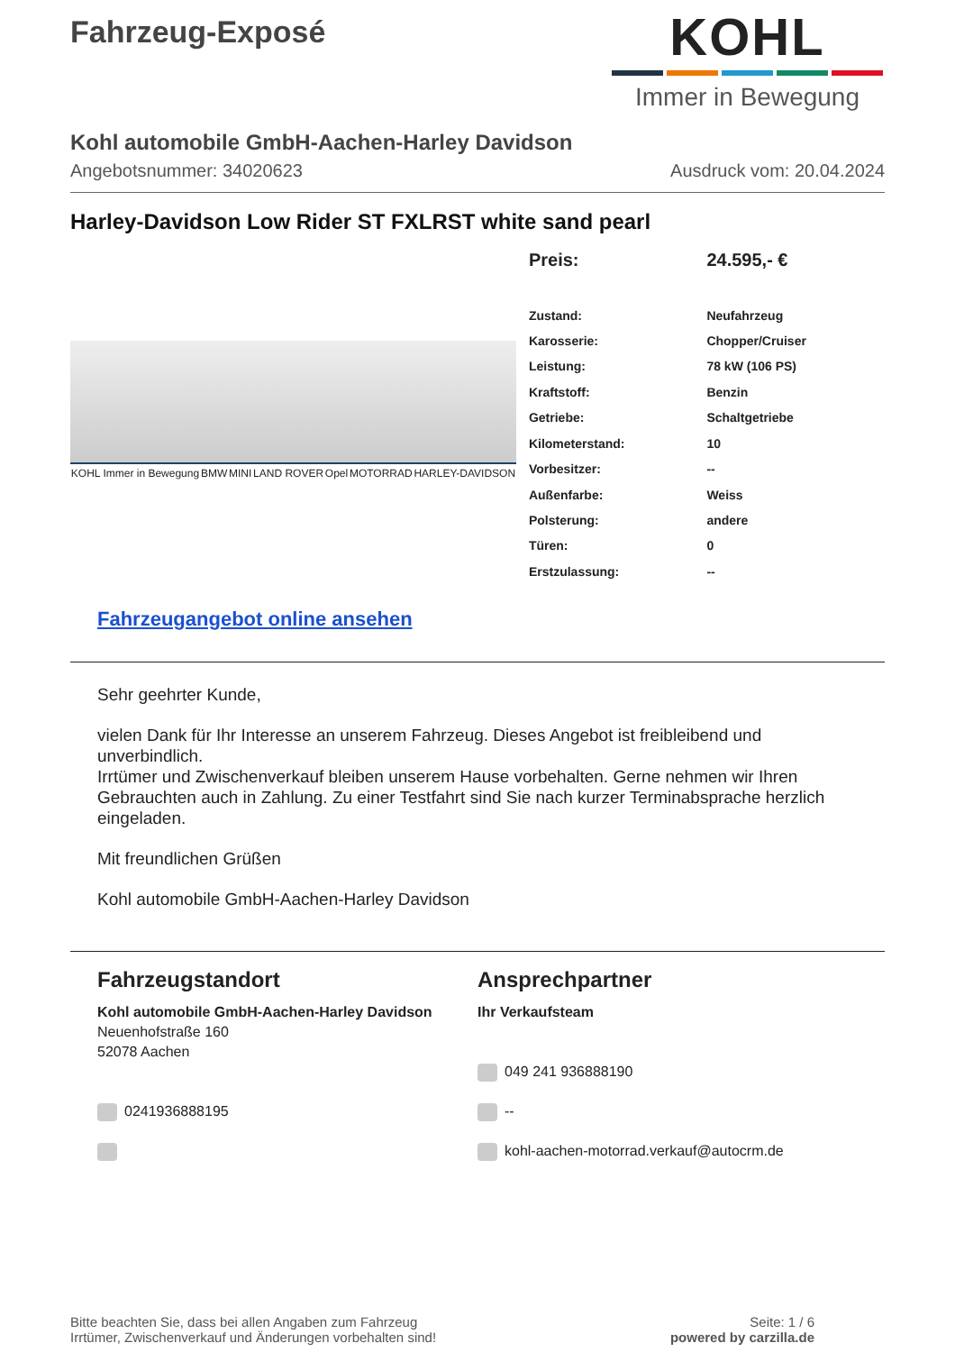Fahrzeug-Exposé
KOHL
Immer in Bewegung
Kohl automobile GmbH-Aachen-Harley Davidson
Angebotsnummer: 34020623 Ausdruck vom: 20.04.2024
Harley-Davidson Low Rider ST FXLRST white sand pearl
KOHL Immer in Bewegung BMW MINI LAND ROVER Opel MOTORRAD HARLEY-DAVIDSON
| Preis: | 24.595,- € |
| Zustand: | Neufahrzeug |
| Karosserie: | Chopper/Cruiser |
| Leistung: | 78 kW (106 PS) |
| Kraftstoff: | Benzin |
| Getriebe: | Schaltgetriebe |
| Kilometerstand: | 10 |
| Vorbesitzer: | -- |
| Außenfarbe: | Weiss |
| Polsterung: | andere |
| Türen: | 0 |
| Erstzulassung: | -- |
Fahrzeugangebot online ansehen
Sehr geehrter Kunde,
vielen Dank für Ihr Interesse an unserem Fahrzeug. Dieses Angebot ist freibleibend und unverbindlich.
Irrtümer und Zwischenverkauf bleiben unserem Hause vorbehalten. Gerne nehmen wir Ihren Gebrauchten auch in Zahlung. Zu einer Testfahrt sind Sie nach kurzer Terminabsprache herzlich eingeladen.
Mit freundlichen Grüßen
Kohl automobile GmbH-Aachen-Harley Davidson
Fahrzeugstandort
Kohl automobile GmbH-Aachen-Harley Davidson
Neuenhofstraße 160
52078 Aachen
0241936888195
Ansprechpartner
Ihr Verkaufsteam
049 241 936888190
--
kohl-aachen-motorrad.verkauf@autocrm.de
Bitte beachten Sie, dass bei allen Angaben zum Fahrzeug
Irrtümer, Zwischenverkauf und Änderungen vorbehalten sind! Seite: 1 / 6
powered by carzilla.de